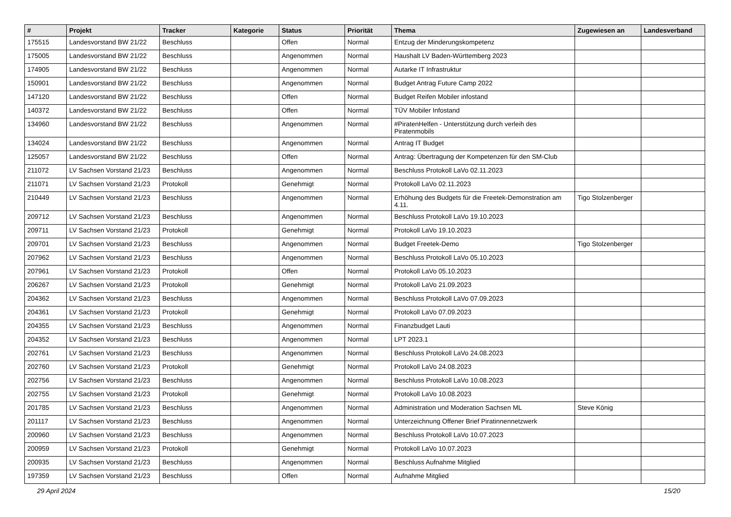| # | Projekt | Tracker | Kategorie | Status | Priorität | Thema | Zugewiesen an | Landesverband |
| --- | --- | --- | --- | --- | --- | --- | --- | --- |
| 175515 | Landesvorstand BW 21/22 | Beschluss | | Offen | Normal | Entzug der Minderungskompetenz | | |
| 175005 | Landesvorstand BW 21/22 | Beschluss | | Angenommen | Normal | Haushalt LV Baden-Württemberg 2023 | | |
| 174905 | Landesvorstand BW 21/22 | Beschluss | | Angenommen | Normal | Autarke IT Infrastruktur | | |
| 150901 | Landesvorstand BW 21/22 | Beschluss | | Angenommen | Normal | Budget Antrag Future Camp 2022 | | |
| 147120 | Landesvorstand BW 21/22 | Beschluss | | Offen | Normal | Budget Reifen Mobiler infostand | | |
| 140372 | Landesvorstand BW 21/22 | Beschluss | | Offen | Normal | TÜV Mobiler Infostand | | |
| 134960 | Landesvorstand BW 21/22 | Beschluss | | Angenommen | Normal | #PiratenHelfen - Unterstützung durch verleih des Piratenmobils | | |
| 134024 | Landesvorstand BW 21/22 | Beschluss | | Angenommen | Normal | Antrag IT Budget | | |
| 125057 | Landesvorstand BW 21/22 | Beschluss | | Offen | Normal | Antrag: Übertragung der Kompetenzen für den SM-Club | | |
| 211072 | LV Sachsen Vorstand 21/23 | Beschluss | | Angenommen | Normal | Beschluss Protokoll LaVo 02.11.2023 | | |
| 211071 | LV Sachsen Vorstand 21/23 | Protokoll | | Genehmigt | Normal | Protokoll LaVo 02.11.2023 | | |
| 210449 | LV Sachsen Vorstand 21/23 | Beschluss | | Angenommen | Normal | Erhöhung des Budgets für die Freetek-Demonstration am 4.11. | Tigo Stolzenberger | |
| 209712 | LV Sachsen Vorstand 21/23 | Beschluss | | Angenommen | Normal | Beschluss Protokoll LaVo 19.10.2023 | | |
| 209711 | LV Sachsen Vorstand 21/23 | Protokoll | | Genehmigt | Normal | Protokoll LaVo 19.10.2023 | | |
| 209701 | LV Sachsen Vorstand 21/23 | Beschluss | | Angenommen | Normal | Budget Freetek-Demo | Tigo Stolzenberger | |
| 207962 | LV Sachsen Vorstand 21/23 | Beschluss | | Angenommen | Normal | Beschluss Protokoll LaVo 05.10.2023 | | |
| 207961 | LV Sachsen Vorstand 21/23 | Protokoll | | Offen | Normal | Protokoll LaVo 05.10.2023 | | |
| 206267 | LV Sachsen Vorstand 21/23 | Protokoll | | Genehmigt | Normal | Protokoll LaVo 21.09.2023 | | |
| 204362 | LV Sachsen Vorstand 21/23 | Beschluss | | Angenommen | Normal | Beschluss Protokoll LaVo 07.09.2023 | | |
| 204361 | LV Sachsen Vorstand 21/23 | Protokoll | | Genehmigt | Normal | Protokoll LaVo 07.09.2023 | | |
| 204355 | LV Sachsen Vorstand 21/23 | Beschluss | | Angenommen | Normal | Finanzbudget Lauti | | |
| 204352 | LV Sachsen Vorstand 21/23 | Beschluss | | Angenommen | Normal | LPT 2023.1 | | |
| 202761 | LV Sachsen Vorstand 21/23 | Beschluss | | Angenommen | Normal | Beschluss Protokoll LaVo 24.08.2023 | | |
| 202760 | LV Sachsen Vorstand 21/23 | Protokoll | | Genehmigt | Normal | Protokoll LaVo 24.08.2023 | | |
| 202756 | LV Sachsen Vorstand 21/23 | Beschluss | | Angenommen | Normal | Beschluss Protokoll LaVo 10.08.2023 | | |
| 202755 | LV Sachsen Vorstand 21/23 | Protokoll | | Genehmigt | Normal | Protokoll LaVo 10.08.2023 | | |
| 201785 | LV Sachsen Vorstand 21/23 | Beschluss | | Angenommen | Normal | Administration und Moderation Sachsen ML | Steve König | |
| 201117 | LV Sachsen Vorstand 21/23 | Beschluss | | Angenommen | Normal | Unterzeichnung Offener Brief Piratinnennetzwerk | | |
| 200960 | LV Sachsen Vorstand 21/23 | Beschluss | | Angenommen | Normal | Beschluss Protokoll LaVo 10.07.2023 | | |
| 200959 | LV Sachsen Vorstand 21/23 | Protokoll | | Genehmigt | Normal | Protokoll LaVo 10.07.2023 | | |
| 200935 | LV Sachsen Vorstand 21/23 | Beschluss | | Angenommen | Normal | Beschluss Aufnahme Mitglied | | |
| 197359 | LV Sachsen Vorstand 21/23 | Beschluss | | Offen | Normal | Aufnahme Mitglied | | |
29 April 2024 15/20